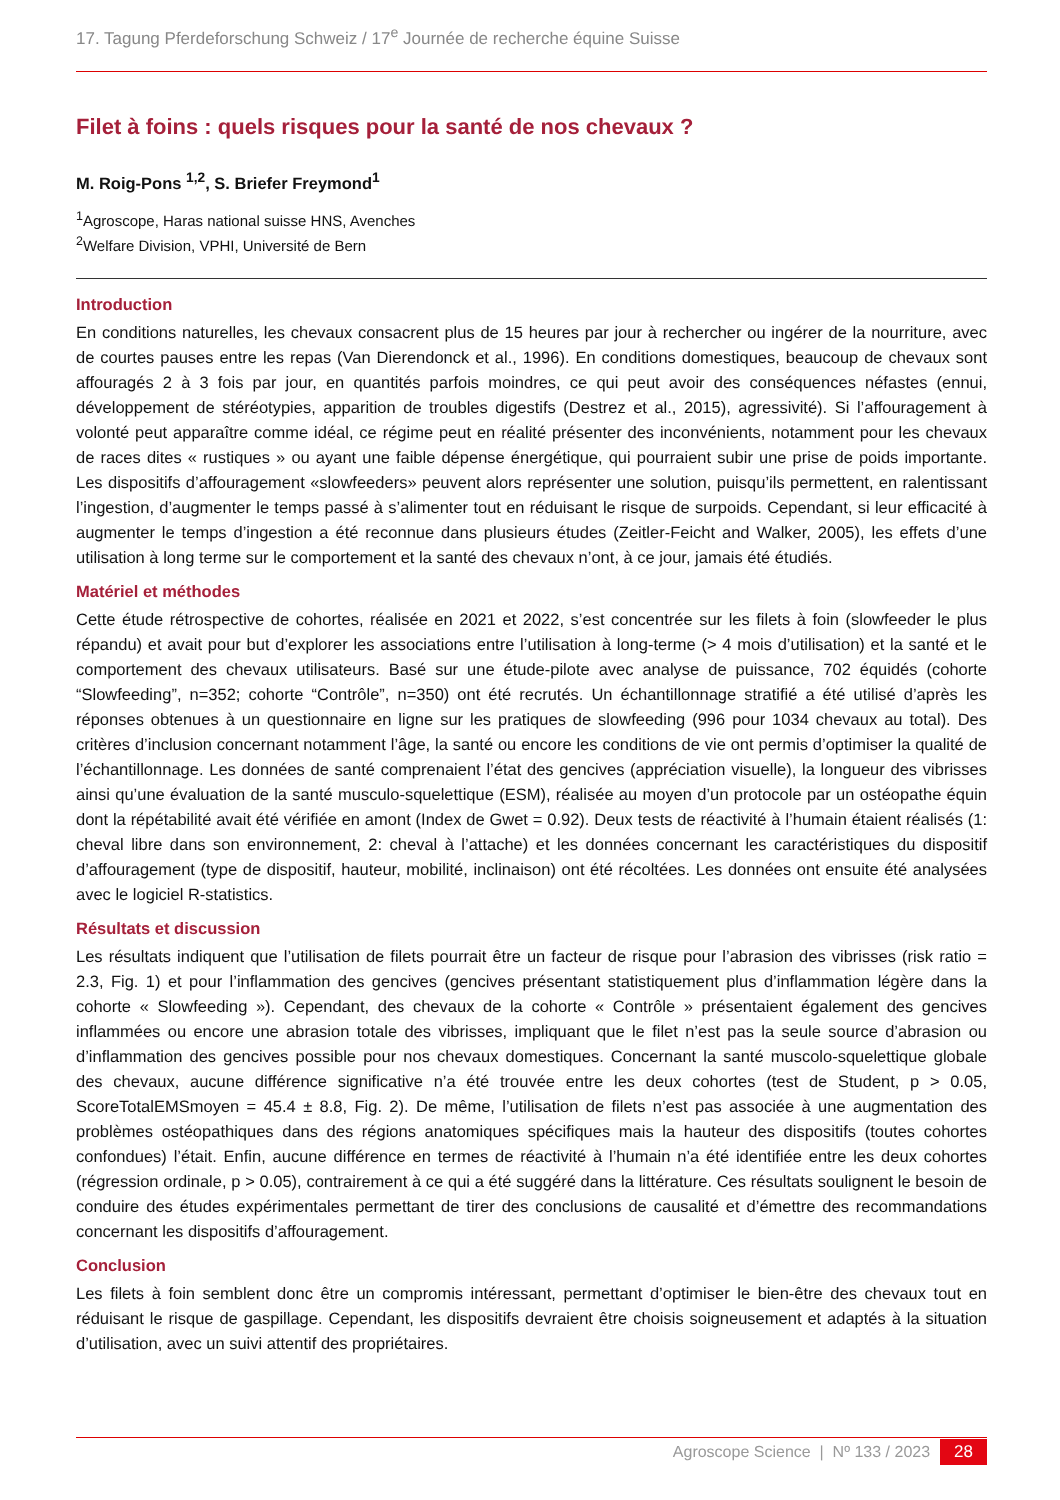17. Tagung Pferdeforschung Schweiz / 17<sup>e</sup> Journée de recherche équine Suisse
Filet à foins : quels risques pour la santé de nos chevaux ?
M. Roig-Pons <sup>1,2</sup>, S. Briefer Freymond<sup>1</sup>
<sup>1</sup> Agroscope, Haras national suisse HNS, Avenches
<sup>2</sup> Welfare Division, VPHI, Université de Bern
Introduction
En conditions naturelles, les chevaux consacrent plus de 15 heures par jour à rechercher ou ingérer de la nourriture, avec de courtes pauses entre les repas (Van Dierendonck et al., 1996). En conditions domestiques, beaucoup de chevaux sont affouragés 2 à 3 fois par jour, en quantités parfois moindres, ce qui peut avoir des conséquences néfastes (ennui, développement de stéréotypies, apparition de troubles digestifs (Destrez et al., 2015), agressivité). Si l’affouragement à volonté peut apparaître comme idéal, ce régime peut en réalité présenter des inconvénients, notamment pour les chevaux de races dites « rustiques » ou ayant une faible dépense énergétique, qui pourraient subir une prise de poids importante. Les dispositifs d’affouragement «slowfeeders» peuvent alors représenter une solution, puisqu’ils permettent, en ralentissant l’ingestion, d’augmenter le temps passé à s’alimenter tout en réduisant le risque de surpoids. Cependant, si leur efficacité à augmenter le temps d’ingestion a été reconnue dans plusieurs études (Zeitler-Feicht and Walker, 2005), les effets d’une utilisation à long terme sur le comportement et la santé des chevaux n’ont, à ce jour, jamais été étudiés.
Matériel et méthodes
Cette étude rétrospective de cohortes, réalisée en 2021 et 2022, s’est concentrée sur les filets à foin (slowfeeder le plus répandu) et avait pour but d’explorer les associations entre l’utilisation à long-terme (> 4 mois d’utilisation) et la santé et le comportement des chevaux utilisateurs. Basé sur une étude-pilote avec analyse de puissance, 702 équidés (cohorte “Slowfeeding”, n=352; cohorte “Contrôle”, n=350) ont été recrutés. Un échantillonnage stratifié a été utilisé d’après les réponses obtenues à un questionnaire en ligne sur les pratiques de slowfeeding (996 pour 1034 chevaux au total). Des critères d’inclusion concernant notamment l’âge, la santé ou encore les conditions de vie ont permis d’optimiser la qualité de l’échantillonnage. Les données de santé comprenaient l’état des gencives (appréciation visuelle), la longueur des vibrisses ainsi qu’une évaluation de la santé musculo-squelettique (ESM), réalisée au moyen d’un protocole par un ostéopathe équin dont la répétabilité avait été vérifiée en amont (Index de Gwet = 0.92). Deux tests de réactivité à l’humain étaient réalisés (1: cheval libre dans son environnement, 2: cheval à l’attache) et les données concernant les caractéristiques du dispositif d’affouragement (type de dispositif, hauteur, mobilité, inclinaison) ont été récoltées. Les données ont ensuite été analysées avec le logiciel R-statistics.
Résultats et discussion
Les résultats indiquent que l’utilisation de filets pourrait être un facteur de risque pour l’abrasion des vibrisses (risk ratio = 2.3, Fig. 1) et pour l’inflammation des gencives (gencives présentant statistiquement plus d’inflammation légère dans la cohorte « Slowfeeding »). Cependant, des chevaux de la cohorte « Contrôle » présentaient également des gencives inflammées ou encore une abrasion totale des vibrisses, impliquant que le filet n’est pas la seule source d’abrasion ou d’inflammation des gencives possible pour nos chevaux domestiques. Concernant la santé muscolo-squelettique globale des chevaux, aucune différence significative n’a été trouvée entre les deux cohortes (test de Student, p > 0.05, ScoreTotalEMSmoyen = 45.4 ± 8.8, Fig. 2). De même, l’utilisation de filets n’est pas associée à une augmentation des problèmes ostéopathiques dans des régions anatomiques spécifiques mais la hauteur des dispositifs (toutes cohortes confondues) l’était. Enfin, aucune différence en termes de réactivité à l’humain n’a été identifiée entre les deux cohortes (régression ordinale, p > 0.05), contrairement à ce qui a été suggéré dans la littérature. Ces résultats soulignent le besoin de conduire des études expérimentales permettant de tirer des conclusions de causalité et d’émettre des recommandations concernant les dispositifs d’affouragement.
Conclusion
Les filets à foin semblent donc être un compromis intéressant, permettant d’optimiser le bien-être des chevaux tout en réduisant le risque de gaspillage. Cependant, les dispositifs devraient être choisis soigneusement et adaptés à la situation d’utilisation, avec un suivi attentif des propriétaires.
Agroscope Science | Nº 133 / 2023 28